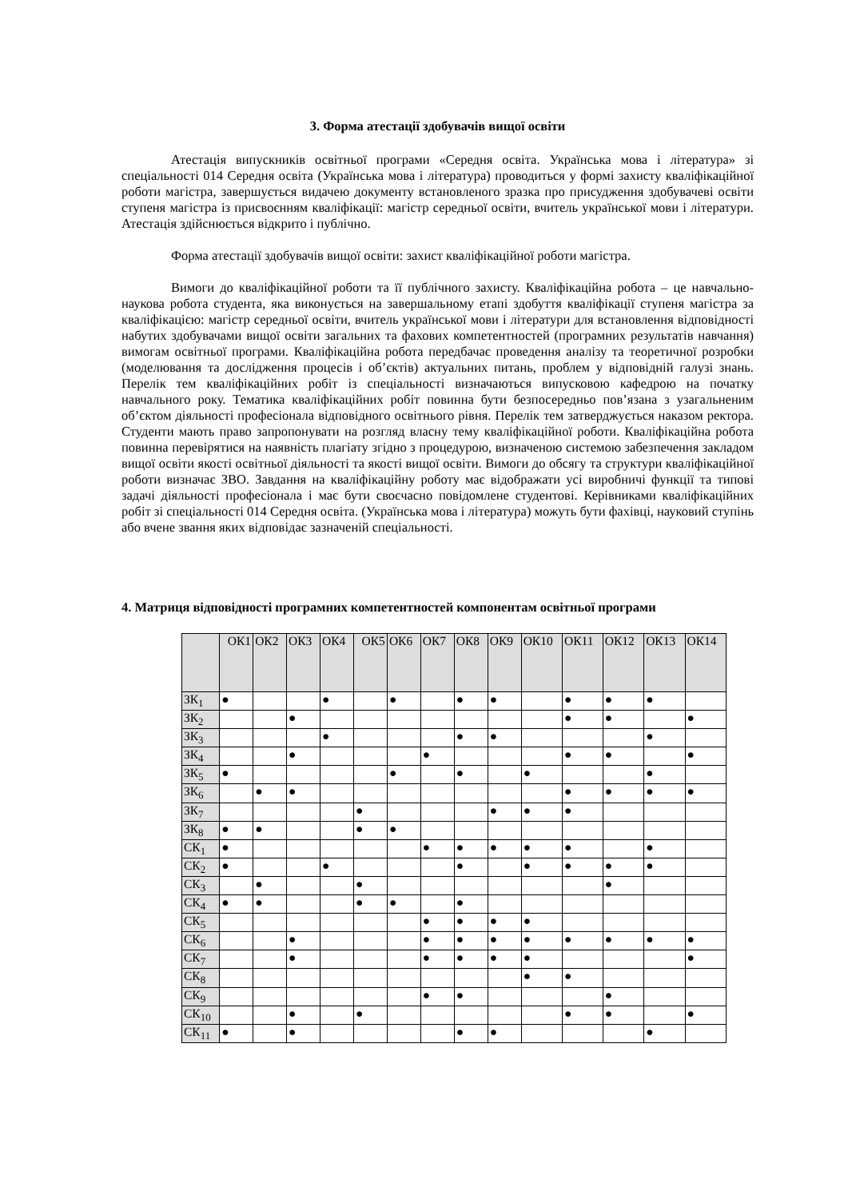3. Форма атестації здобувачів вищої освіти
Атестація випускників освітньої програми «Середня освіта. Українська мова і література» зі спеціальності 014 Середня освіта (Українська мова і література) проводиться у формі захисту кваліфікаційної роботи магістра, завершується видачею документу встановленого зразка про присудження здобувачеві освіти ступеня магістра із присвоєнням кваліфікації: магістр середньої освіти, вчитель української мови і літератури. Атестація здійснюється відкрито і публічно.
Форма атестації здобувачів вищої освіти: захист кваліфікаційної роботи магістра.
Вимоги до кваліфікаційної роботи та її публічного захисту. Кваліфікаційна робота – це навчально-наукова робота студента, яка виконується на завершальному етапі здобуття кваліфікації ступеня магістра за кваліфікацією: магістр середньої освіти, вчитель української мови і літератури для встановлення відповідності набутих здобувачами вищої освіти загальних та фахових компетентностей (програмних результатів навчання) вимогам освітньої програми. Кваліфікаційна робота передбачає проведення аналізу та теоретичної розробки (моделювання та дослідження процесів і об’єктів) актуальних питань, проблем у відповідній галузі знань. Перелік тем кваліфікаційних робіт із спеціальності визначаються випусковою кафедрою на початку навчального року. Тематика кваліфікаційних робіт повинна бути безпосередньо пов’язана з узагальненим об’єктом діяльності професіонала відповідного освітнього рівня. Перелік тем затверджується наказом ректора. Студенти мають право запропонувати на розгляд власну тему кваліфікаційної роботи. Кваліфікаційна робота повинна перевірятися на наявність плагіату згідно з процедурою, визначеною системою забезпечення закладом вищої освіти якості освітньої діяльності та якості вищої освіти. Вимоги до обсягу та структури кваліфікаційної роботи визначає ЗВО. Завдання на кваліфікаційну роботу має відображати усі виробничі функції та типові задачі діяльності професіонала і має бути своєчасно повідомлене студентові. Керівниками кваліфікаційних робіт зі спеціальності 014 Середня освіта. (Українська мова і література) можуть бути фахівці, науковий ступінь або вчене звання яких відповідає зазначеній спеціальності.
4. Матриця відповідності програмних компетентностей компонентам освітньої програми
| | ОК1 | ОК2 | ОК3 | ОК4 | ОК5 | ОК6 | ОК7 | ОК8 | ОК9 | ОК10 | ОК11 | ОК12 | ОК13 | ОК14 |
| --- | --- | --- | --- | --- | --- | --- | --- | --- | --- | --- | --- | --- | --- | --- |
| ЗК<sub>1</sub> | ● | | | ● | | ● | | ● | ● | | ● | ● | ● | |
| ЗК<sub>2</sub> | | | ● | | | | | | | | ● | ● | | ● |
| ЗК<sub>3</sub> | | | | ● | | | | ● | ● | | | | ● | |
| ЗК<sub>4</sub> | | | ● | | | | ● | | | | ● | ● | | ● |
| ЗК<sub>5</sub> | ● | | | | | ● | | ● | | ● | | | ● | |
| ЗК<sub>6</sub> | | ● | ● | | | | | | | | ● | ● | ● | ● |
| ЗК<sub>7</sub> | | | | | ● | | | | ● | ● | ● | | | |
| ЗК<sub>8</sub> | ● | ● | | | ● | ● | | | | | | | | |
| СК<sub>1</sub> | ● | | | | | | ● | ● | ● | ● | ● | | ● | |
| СК<sub>2</sub> | ● | | | ● | | | | ● | | ● | ● | ● | ● | |
| СК<sub>3</sub> | | ● | | | ● | | | | | | | ● | | |
| СК<sub>4</sub> | ● | ● | | | ● | ● | | ● | | | | | | |
| СК<sub>5</sub> | | | | | | | ● | ● | ● | ● | | | | |
| СК<sub>6</sub> | | | ● | | | | ● | ● | ● | ● | ● | ● | ● | ● |
| СК<sub>7</sub> | | | ● | | | | ● | ● | ● | ● | | | | ● |
| СК<sub>8</sub> | | | | | | | | | | ● | ● | | | |
| СК<sub>9</sub> | | | | | | | ● | ● | | | | ● | | |
| СК<sub>10</sub> | | | ● | | ● | | | | | | ● | ● | | ● |
| СК<sub>11</sub> | ● | | ● | | | | | ● | ● | | | | ● | |